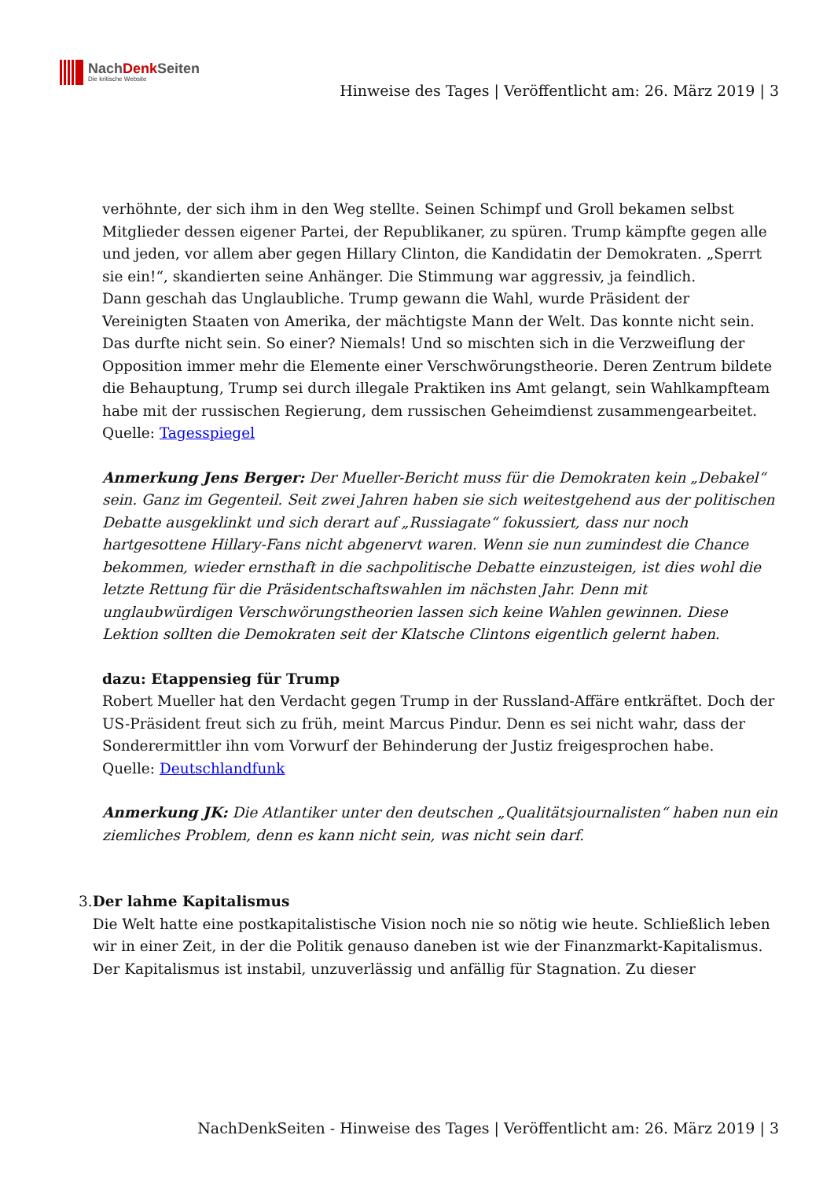NachDenk Seiten
Die kritische Website
Hinweise des Tages | Veröffentlicht am: 26. März 2019 | 3
verhöhnte, der sich ihm in den Weg stellte. Seinen Schimpf und Groll bekamen selbst Mitglieder dessen eigener Partei, der Republikaner, zu spüren. Trump kämpfte gegen alle und jeden, vor allem aber gegen Hillary Clinton, die Kandidatin der Demokraten. „Sperrt sie ein!“, skandierten seine Anhänger. Die Stimmung war aggressiv, ja feindlich.
Dann geschah das Unglaubliche. Trump gewann die Wahl, wurde Präsident der Vereinigten Staaten von Amerika, der mächtigste Mann der Welt. Das konnte nicht sein. Das durfte nicht sein. So einer? Niemals! Und so mischten sich in die Verzweiflung der Opposition immer mehr die Elemente einer Verschwörungstheorie. Deren Zentrum bildete die Behauptung, Trump sei durch illegale Praktiken ins Amt gelangt, sein Wahlkampfteam habe mit der russischen Regierung, dem russischen Geheimdienst zusammengearbeitet.
Quelle: Tagesspiegel
Anmerkung Jens Berger: Der Mueller-Bericht muss für die Demokraten kein „Debakel“ sein. Ganz im Gegenteil. Seit zwei Jahren haben sie sich weitestgehend aus der politischen Debatte ausgeklinkt und sich derart auf „Russiagate“ fokussiert, dass nur noch hartgesottene Hillary-Fans nicht abgenervt waren. Wenn sie nun zumindest die Chance bekommen, wieder ernsthaft in die sachpolitische Debatte einzusteigen, ist dies wohl die letzte Rettung für die Präsidentschaftswahlen im nächsten Jahr. Denn mit unglaubwürdigen Verschwörungstheorien lassen sich keine Wahlen gewinnen. Diese Lektion sollten die Demokraten seit der Klatsche Clintons eigentlich gelernt haben.
dazu: Etappensieg für Trump
Robert Mueller hat den Verdacht gegen Trump in der Russland-Affäre entkräftet. Doch der US-Präsident freut sich zu früh, meint Marcus Pindur. Denn es sei nicht wahr, dass der Sonderermittler ihn vom Vorwurf der Behinderung der Justiz freigesprochen habe.
Quelle: Deutschlandfunk
Anmerkung JK: Die Atlantiker unter den deutschen „Qualitätsjournalisten“ haben nun ein ziemliches Problem, denn es kann nicht sein, was nicht sein darf.
3. Der lahme Kapitalismus
Die Welt hatte eine postkapitalistische Vision noch nie so nötig wie heute. Schließlich leben wir in einer Zeit, in der die Politik genauso daneben ist wie der Finanzmarkt-Kapitalismus.
Der Kapitalismus ist instabil, unzuverlässig und anfällig für Stagnation. Zu dieser
NachDenkSeiten - Hinweise des Tages | Veröffentlicht am: 26. März 2019 | 3